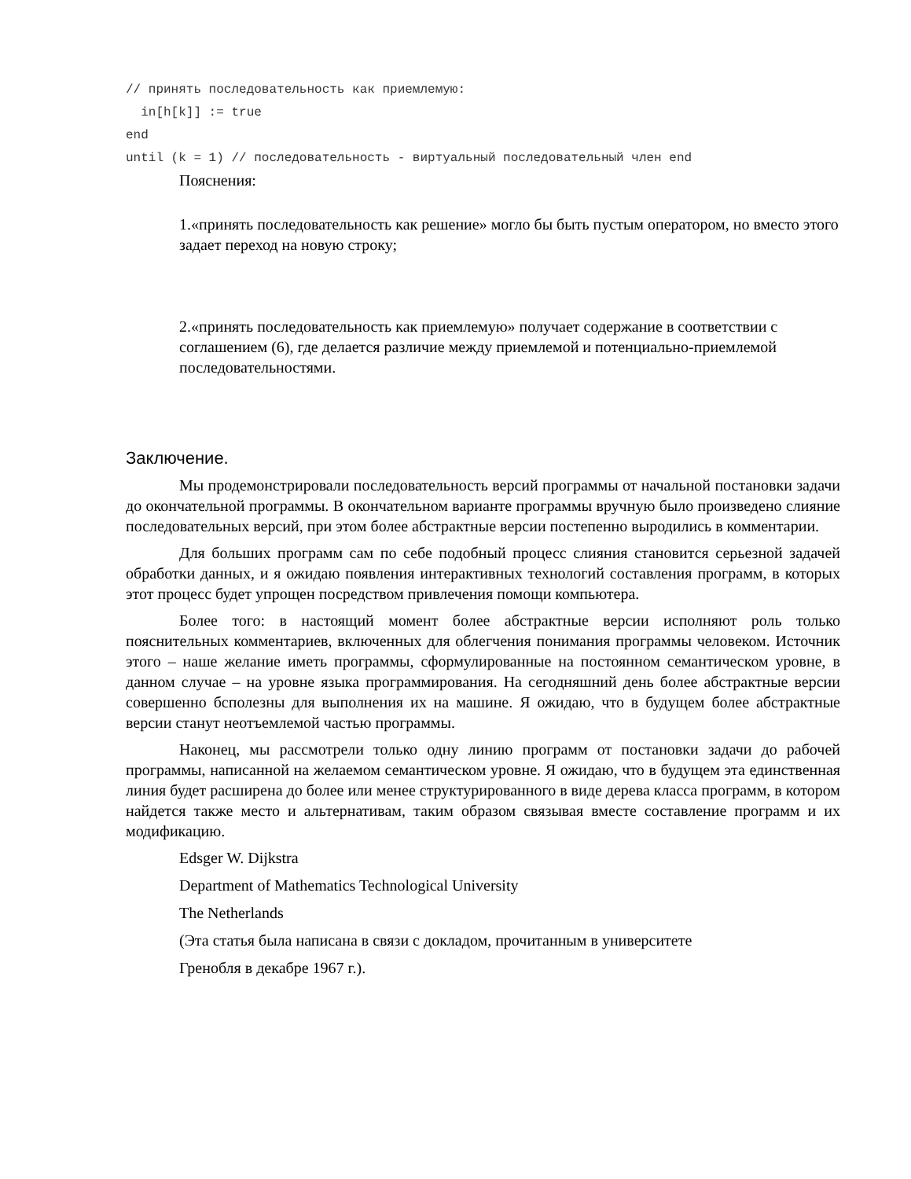// принять последовательность как приемлемую:
  in[h[k]] := true
end
until (k = 1) // последовательность - виртуальный последовательный член end
Пояснения:
1.«принять последовательность как решение» могло бы быть пустым оператором, но вместо этого задает переход на новую строку;
2.«принять последовательность как приемлемую» получает содержание в соответствии с соглашением (6), где делается различие между приемлемой и потенциально-приемлемой последовательностями.
Заключение.
Мы продемонстрировали последовательность версий программы от начальной постановки задачи до окончательной программы. В окончательном варианте программы вручную было произведено слияние последовательных версий, при этом более абстрактные версии постепенно выродились в комментарии.
Для больших программ сам по себе подобный процесс слияния становится серьезной задачей обработки данных, и я ожидаю появления интерактивных технологий составления программ, в которых этот процесс будет упрощен посредством привлечения помощи компьютера.
Более того: в настоящий момент более абстрактные версии исполняют роль только пояснительных комментариев, включенных для облегчения понимания программы человеком. Источник этого – наше желание иметь программы, сформулированные на постоянном семантическом уровне, в данном случае – на уровне языка программирования. На сегодняшний день более абстрактные версии совершенно бсполезны для выполнения их на машине. Я ожидаю, что в будущем более абстрактные версии станут неотъемлемой частью программы.
Наконец, мы рассмотрели только одну линию программ от постановки задачи до рабочей программы, написанной на желаемом семантическом уровне. Я ожидаю, что в будущем эта единственная линия будет расширена до более или менее структурированного в виде дерева класса программ, в котором найдется также место и альтернативам, таким образом связывая вместе составление программ и их модификацию.
Edsger W. Dijkstra
Department of Mathematics Technological University
The Netherlands
(Эта статья была написана в связи с докладом, прочитанным в университете
Гренобля в декабре 1967 г.).